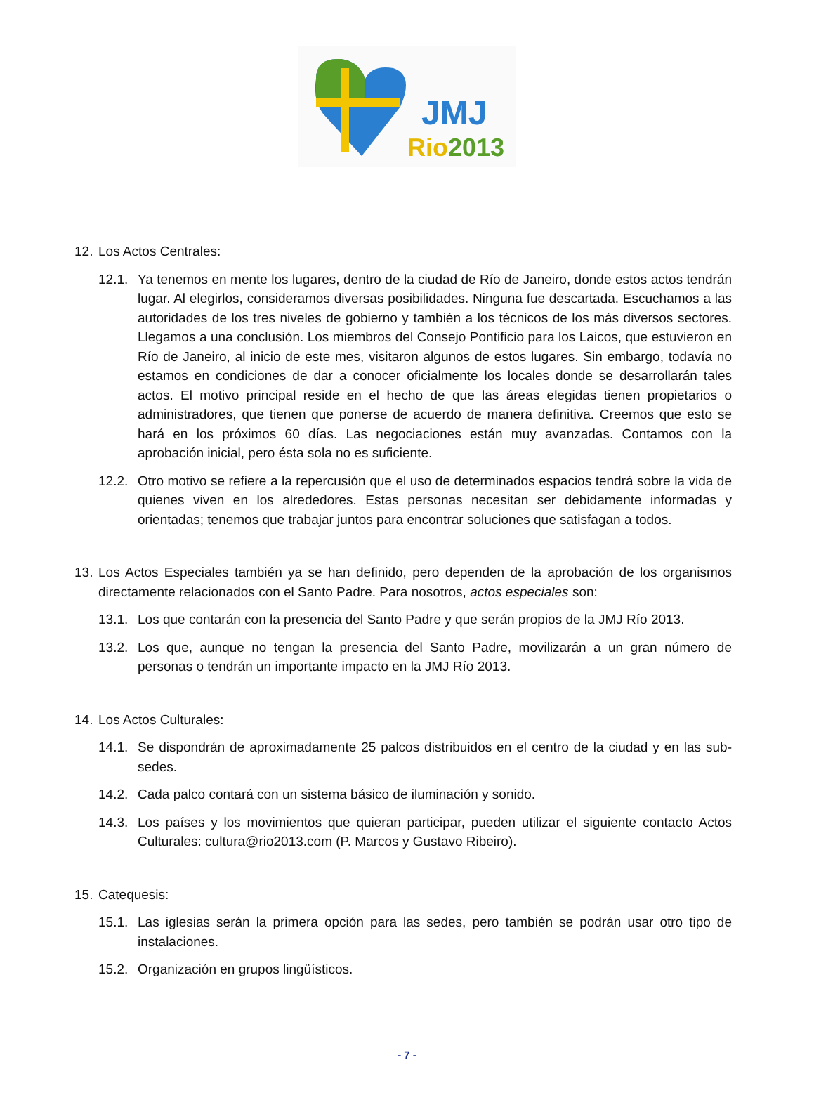JMJ
Rio2013
12. Los Actos Centrales:
12.1. Ya tenemos en mente los lugares, dentro de la ciudad de Río de Janeiro, donde estos actos tendrán lugar. Al elegirlos, consideramos diversas posibilidades. Ninguna fue descartada. Escuchamos a las autoridades de los tres niveles de gobierno y también a los técnicos de los más diversos sectores. Llegamos a una conclusión. Los miembros del Consejo Pontificio para los Laicos, que estuvieron en Río de Janeiro, al inicio de este mes, visitaron algunos de estos lugares. Sin embargo, todavía no estamos en condiciones de dar a conocer oficialmente los locales donde se desarrollarán tales actos. El motivo principal reside en el hecho de que las áreas elegidas tienen propietarios o administradores, que tienen que ponerse de acuerdo de manera definitiva. Creemos que esto se hará en los próximos 60 días. Las negociaciones están muy avanzadas. Contamos con la aprobación inicial, pero ésta sola no es suficiente.
12.2. Otro motivo se refiere a la repercusión que el uso de determinados espacios tendrá sobre la vida de quienes viven en los alrededores. Estas personas necesitan ser debidamente informadas y orientadas; tenemos que trabajar juntos para encontrar soluciones que satisfagan a todos.
13. Los Actos Especiales también ya se han definido, pero dependen de la aprobación de los organismos directamente relacionados con el Santo Padre. Para nosotros, actos especiales son:
13.1. Los que contarán con la presencia del Santo Padre y que serán propios de la JMJ Río 2013.
13.2. Los que, aunque no tengan la presencia del Santo Padre, movilizarán a un gran número de personas o tendrán un importante impacto en la JMJ Río 2013.
14. Los Actos Culturales:
14.1. Se dispondrán de aproximadamente 25 palcos distribuidos en el centro de la ciudad y en las sub-sedes.
14.2. Cada palco contará con un sistema básico de iluminación y sonido.
14.3. Los países y los movimientos que quieran participar, pueden utilizar el siguiente contacto Actos Culturales: cultura@rio2013.com (P. Marcos y Gustavo Ribeiro).
15. Catequesis:
15.1. Las iglesias serán la primera opción para las sedes, pero también se podrán usar otro tipo de instalaciones.
15.2. Organización en grupos lingüísticos.
- 7 -